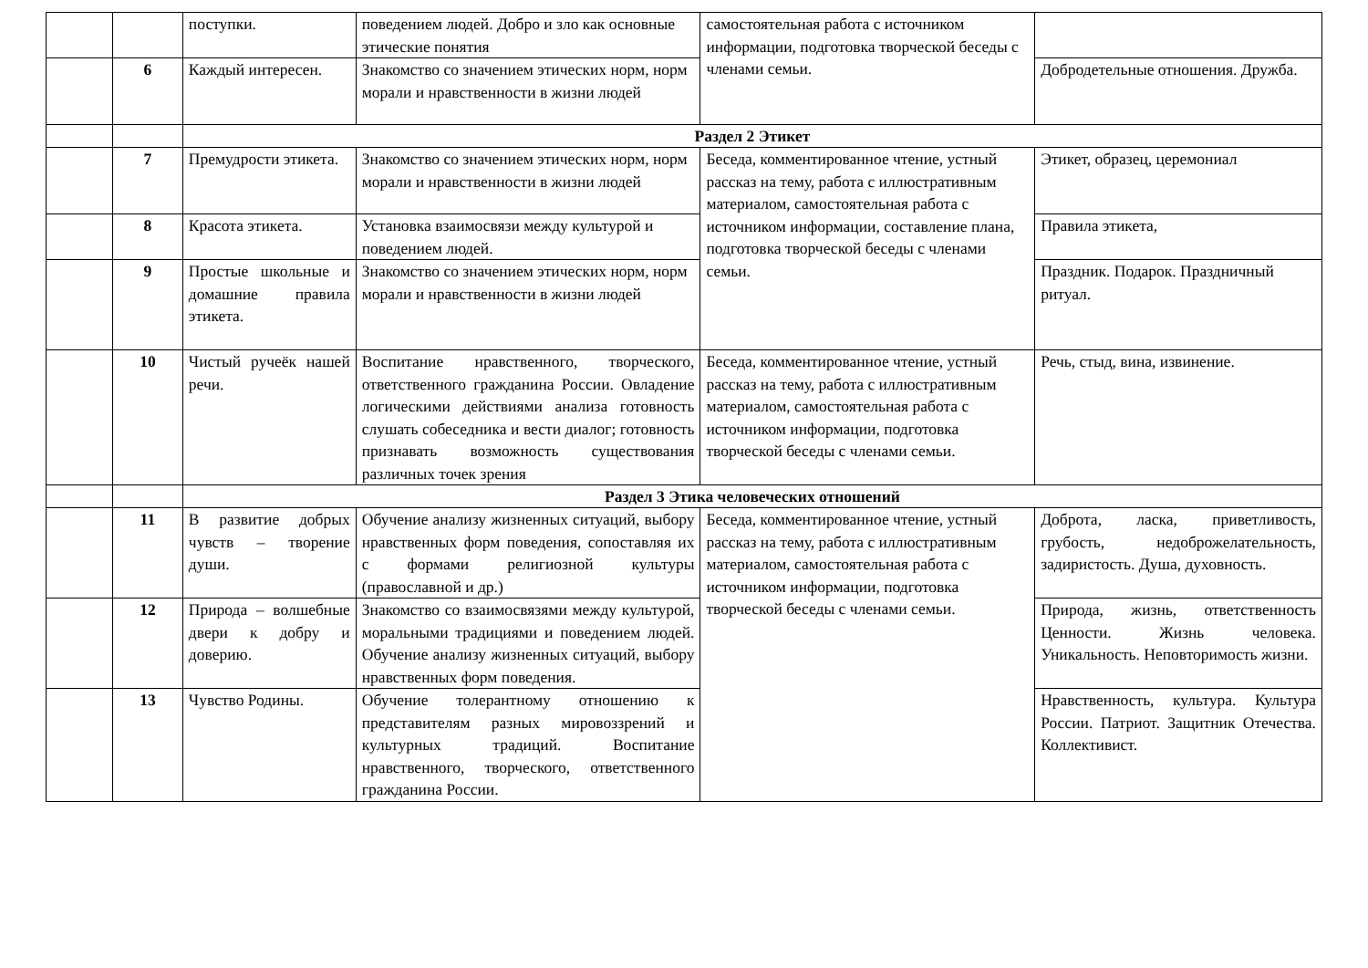| | | поступки. | поведением людей. Добро и зло как основные этические понятия | самостоятельная работа с источником информации, подготовка творческой беседы с членами семьи. | |
| | 6 | Каждый интересен. | Знакомство со значением этических норм, норм морали и нравственности в жизни людей | | Добродетельные отношения. Дружба. |
| | | Раздел 2 Этикет | | | |
| | 7 | Премудрости этикета. | Знакомство со значением этических норм, норм морали и нравственности в жизни людей | Беседа, комментированное чтение, устный рассказ на тему, работа с иллюстративным материалом, самостоятельная работа с источником информации, составление плана, подготовка творческой беседы с членами семьи. | Этикет, образец, церемониал |
| | 8 | Красота этикета. | Установка взаимосвязи между культурой и поведением людей. | | Правила этикета, |
| | 9 | Простые школьные и домашние правила этикета. | Знакомство со значением этических норм, норм морали и нравственности в жизни людей | | Праздник. Подарок. Праздничный ритуал. |
| | 10 | Чистый ручеёк нашей речи. | Воспитание нравственного, творческого, ответственного гражданина России. Овладение логическими действиями анализа готовность слушать собеседника и вести диалог; готовность признавать возможность существования различных точек зрения | Беседа, комментированное чтение, устный рассказ на тему, работа с иллюстративным материалом, самостоятельная работа с источником информации, подготовка творческой беседы с членами семьи. | Речь, стыд, вина, извинение. |
| | | Раздел 3 Этика человеческих отношений | | | |
| | 11 | В развитие добрых чувств – творение души. | Обучение анализу жизненных ситуаций, выбору нравственных форм поведения, сопоставляя их с формами религиозной культуры (православной и др.) | Беседа, комментированное чтение, устный рассказ на тему, работа с иллюстративным материалом, самостоятельная работа с источником информации, подготовка творческой беседы с членами семьи. | Доброта, ласка, приветливость, грубость, недоброжелательность, задиристость. Душа, духовность. |
| | 12 | Природа – волшебные двери к добру и доверию. | Знакомство со взаимосвязями между культурой, моральными традициями и поведением людей. Обучение анализу жизненных ситуаций, выбору нравственных форм поведения. | | Природа, жизнь, ответственность Ценности. Жизнь человека. Уникальность. Неповторимость жизни. |
| | 13 | Чувство Родины. | Обучение толерантному отношению к представителям разных мировоззрений и культурных традиций. Воспитание нравственного, творческого, ответственного гражданина России. | | Нравственность, культура. Культура России. Патриот. Защитник Отечества. Коллективист. |